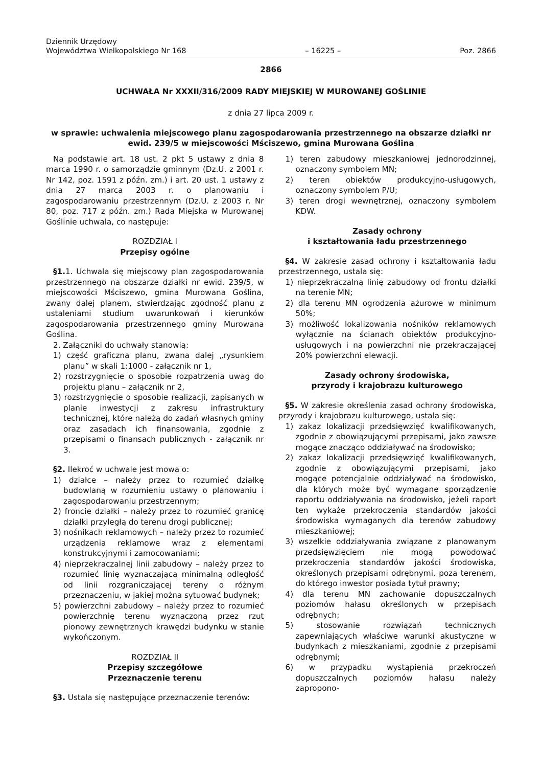Dziennik Urzędowy
Województwa Wielkopolskiego Nr 168
– 16225 –
Poz. 2866
2866
UCHWAŁA Nr XXXII/316/2009 RADY MIEJSKIEJ W MUROWANEJ GOŚLINIE
z dnia 27 lipca 2009 r.
w sprawie: uchwalenia miejscowego planu zagospodarowania przestrzennego na obszarze działki nr ewid. 239/5 w miejscowości Mściszewo, gmina Murowana Goślina
Na podstawie art. 18 ust. 2 pkt 5 ustawy z dnia 8 marca 1990 r. o samorządzie gminnym (Dz.U. z 2001 r. Nr 142, poz. 1591 z późn. zm.) i art. 20 ust. 1 ustawy z dnia 27 marca 2003 r. o planowaniu i zagospodarowaniu przestrzennym (Dz.U. z 2003 r. Nr 80, poz. 717 z późn. zm.) Rada Miejska w Murowanej Goślinie uchwala, co następuje:
ROZDZIAŁ I
Przepisy ogólne
§1. 1. Uchwala się miejscowy plan zagospodarowania przestrzennego na obszarze działki nr ewid. 239/5, w miejscowości Mściszewo, gmina Murowana Goślina, zwany dalej planem, stwierdzając zgodność planu z ustaleniami studium uwarunkowań i kierunków zagospodarowania przestrzennego gminy Murowana Goślina.
2. Załączniki do uchwały stanowią:
1) część graficzna planu, zwana dalej „rysunkiem planu” w skali 1:1000 - załącznik nr 1,
2) rozstrzygnięcie o sposobie rozpatrzenia uwag do projektu planu – załącznik nr 2,
3) rozstrzygnięcie o sposobie realizacji, zapisanych w planie inwestycji z zakresu infrastruktury technicznej, które należą do zadań własnych gminy oraz zasadach ich finansowania, zgodnie z przepisami o finansach publicznych - załącznik nr 3.
§2. Ilekroć w uchwale jest mowa o:
1) działce – należy przez to rozumieć działkę budowlaną w rozumieniu ustawy o planowaniu i zagospodarowaniu przestrzennym;
2) froncie działki – należy przez to rozumieć granicę działki przyległą do terenu drogi publicznej;
3) nośnikach reklamowych – należy przez to rozumieć urządzenia reklamowe wraz z elementami konstrukcyjnymi i zamocowaniami;
4) nieprzekraczalnej linii zabudowy – należy przez to rozumieć linię wyznaczającą minimalną odległość od linii rozgraniczającej tereny o różnym przeznaczeniu, w jakiej można sytuować budynek;
5) powierzchni zabudowy – należy przez to rozumieć powierzchnię terenu wyznaczoną przez rzut pionowy zewnętrznych krawędzi budynku w stanie wykończonym.
ROZDZIAŁ II
Przepisy szczegółowe
Przeznaczenie terenu
§3. Ustala się następujące przeznaczenie terenów:
1) teren zabudowy mieszkaniowej jednorodzinnej, oznaczony symbolem MN;
2) teren obiektów produkcyjno-usługowych, oznaczony symbolem P/U;
3) teren drogi wewnętrznej, oznaczony symbolem KDW.
Zasady ochrony
i kształtowania ładu przestrzennego
§4. W zakresie zasad ochrony i kształtowania ładu przestrzennego, ustala się:
1) nieprzekraczalną linię zabudowy od frontu działki na terenie MN;
2) dla terenu MN ogrodzenia ażurowe w minimum 50%;
3) możliwość lokalizowania nośników reklamowych wyłącznie na ścianach obiektów produkcyjno-usługowych i na powierzchni nie przekraczającej 20% powierzchni elewacji.
Zasady ochrony środowiska,
przyrody i krajobrazu kulturowego
§5. W zakresie określenia zasad ochrony środowiska, przyrody i krajobrazu kulturowego, ustala się:
1) zakaz lokalizacji przedsięwzięć kwalifikowanych, zgodnie z obowiązującymi przepisami, jako zawsze mogące znacząco oddziaływać na środowisko;
2) zakaz lokalizacji przedsięwzięć kwalifikowanych, zgodnie z obowiązującymi przepisami, jako mogące potencjalnie oddziaływać na środowisko, dla których może być wymagane sporządzenie raportu oddziaływania na środowisko, jeżeli raport ten wykaże przekroczenia standardów jakości środowiska wymaganych dla terenów zabudowy mieszkaniowej;
3) wszelkie oddziaływania związane z planowanym przedsięwzięciem nie mogą powodować przekroczenia standardów jakości środowiska, określonych przepisami odrębnymi, poza terenem, do którego inwestor posiada tytuł prawny;
4) dla terenu MN zachowanie dopuszczalnych poziomów hałasu określonych w przepisach odrębnych;
5) stosowanie rozwiązań technicznych zapewniających właściwe warunki akustyczne w budynkach z mieszkaniami, zgodnie z przepisami odrębnymi;
6) w przypadku wystąpienia przekroczeń dopuszczalnych poziomów hałasu należy zapropono-